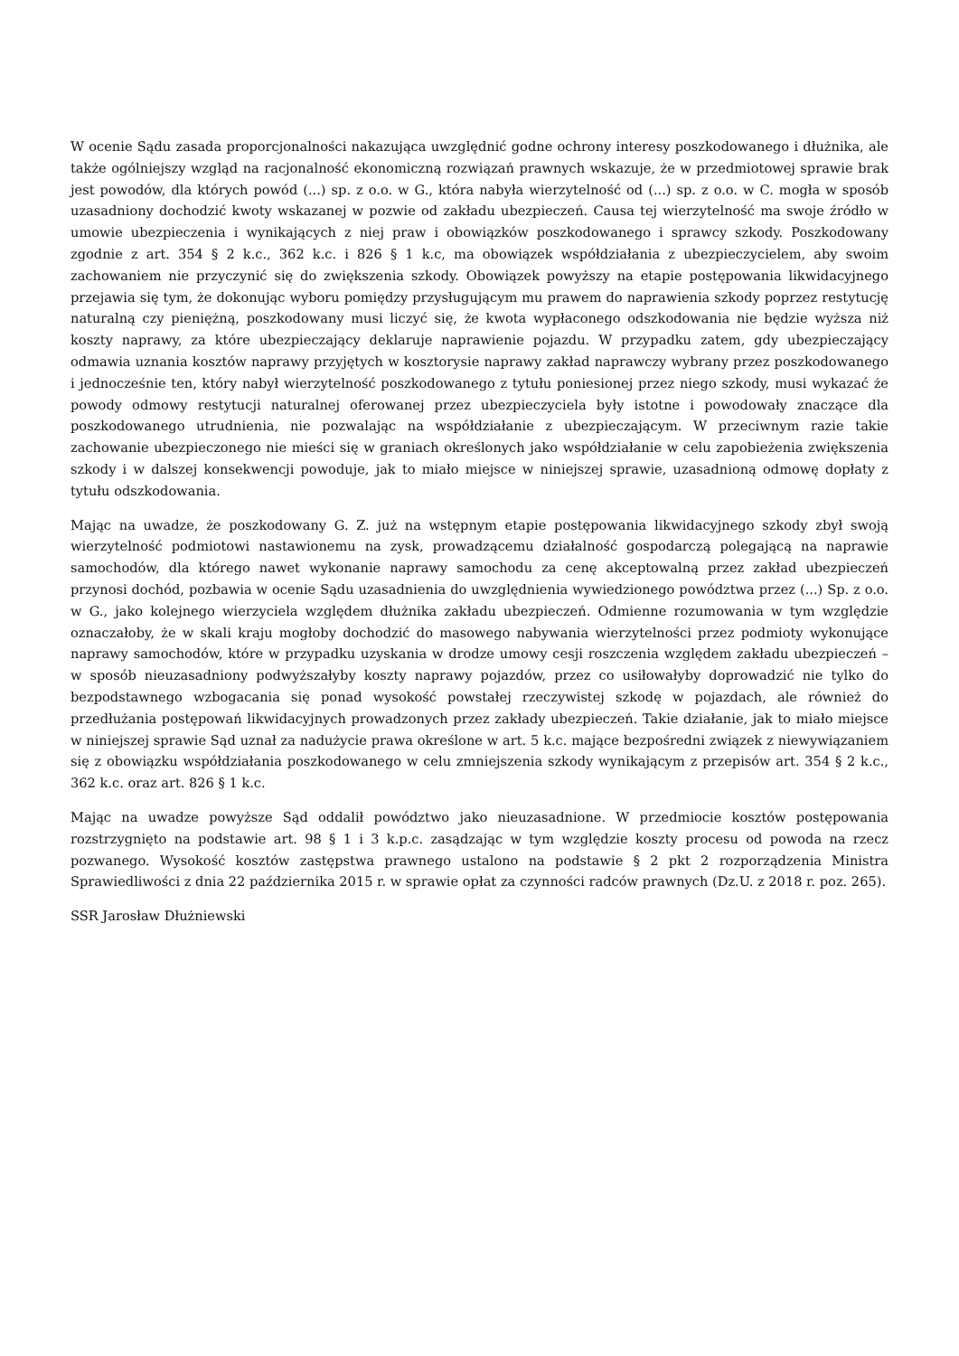W ocenie Sądu zasada proporcjonalności nakazująca uwzględnić godne ochrony interesy poszkodowanego i dłużnika, ale także ogólniejszy wzgląd na racjonalność ekonomiczną rozwiązań prawnych wskazuje, że w przedmiotowej sprawie brak jest powodów, dla których powód (...) sp. z o.o. w G., która nabyła wierzytelność od (...) sp. z o.o. w C. mogła w sposób uzasadniony dochodzić kwoty wskazanej w pozwie od zakładu ubezpieczeń. Causa tej wierzytelność ma swoje źródło w umowie ubezpieczenia i wynikających z niej praw i obowiązków poszkodowanego i sprawcy szkody. Poszkodowany zgodnie z art. 354 § 2 k.c., 362 k.c. i 826 § 1 k.c, ma obowiązek współdziałania z ubezpieczycielem, aby swoim zachowaniem nie przyczynić się do zwiększenia szkody. Obowiązek powyższy na etapie postępowania likwidacyjnego przejawia się tym, że dokonując wyboru pomiędzy przysługującym mu prawem do naprawienia szkody poprzez restytucję naturalną czy pieniężną, poszkodowany musi liczyć się, że kwota wypłaconego odszkodowania nie będzie wyższa niż koszty naprawy, za które ubezpieczający deklaruje naprawienie pojazdu. W przypadku zatem, gdy ubezpieczający odmawia uznania kosztów naprawy przyjętych w kosztorysie naprawy zakład naprawczy wybrany przez poszkodowanego i jednocześnie ten, który nabył wierzytelność poszkodowanego z tytułu poniesionej przez niego szkody, musi wykazać że powody odmowy restytucji naturalnej oferowanej przez ubezpieczyciela były istotne i powodowały znaczące dla poszkodowanego utrudnienia, nie pozwalając na współdziałanie z ubezpieczającym. W przeciwnym razie takie zachowanie ubezpieczonego nie mieści się w graniach określonych jako współdziałanie w celu zapobieżenia zwiększenia szkody i w dalszej konsekwencji powoduje, jak to miało miejsce w niniejszej sprawie, uzasadnioną odmowę dopłaty z tytułu odszkodowania.
Mając na uwadze, że poszkodowany G. Z. już na wstępnym etapie postępowania likwidacyjnego szkody zbył swoją wierzytelność podmiotowi nastawionemu na zysk, prowadzącemu działalność gospodarczą polegającą na naprawie samochodów, dla którego nawet wykonanie naprawy samochodu za cenę akceptowalną przez zakład ubezpieczeń przynosi dochód, pozbawia w ocenie Sądu uzasadnienia do uwzględnienia wywiedzionego powództwa przez (...) Sp. z o.o. w G., jako kolejnego wierzyciela względem dłużnika zakładu ubezpieczeń. Odmienne rozumowania w tym względzie oznaczałoby, że w skali kraju mogłoby dochodzić do masowego nabywania wierzytelności przez podmioty wykonujące naprawy samochodów, które w przypadku uzyskania w drodze umowy cesji roszczenia względem zakładu ubezpieczeń – w sposób nieuzasadniony podwyższałyby koszty naprawy pojazdów, przez co usiłowałyby doprowadzić nie tylko do bezpodstawnego wzbogacania się ponad wysokość powstałej rzeczywistej szkodę w pojazdach, ale również do przedłużania postępowań likwidacyjnych prowadzonych przez zakłady ubezpieczeń. Takie działanie, jak to miało miejsce w niniejszej sprawie Sąd uznał za nadużycie prawa określone w art. 5 k.c. mające bezpośredni związek z niewywiązaniem się z obowiązku współdziałania poszkodowanego w celu zmniejszenia szkody wynikającym z przepisów art. 354 § 2 k.c., 362 k.c. oraz art. 826 § 1 k.c.
Mając na uwadze powyższe Sąd oddalił powództwo jako nieuzasadnione. W przedmiocie kosztów postępowania rozstrzygnięto na podstawie art. 98 § 1 i 3 k.p.c. zasądzając w tym względzie koszty procesu od powoda na rzecz pozwanego. Wysokość kosztów zastępstwa prawnego ustalono na podstawie § 2 pkt 2 rozporządzenia Ministra Sprawiedliwości z dnia 22 października 2015 r. w sprawie opłat za czynności radców prawnych (Dz.U. z 2018 r. poz. 265).
SSR Jarosław Dłużniewski